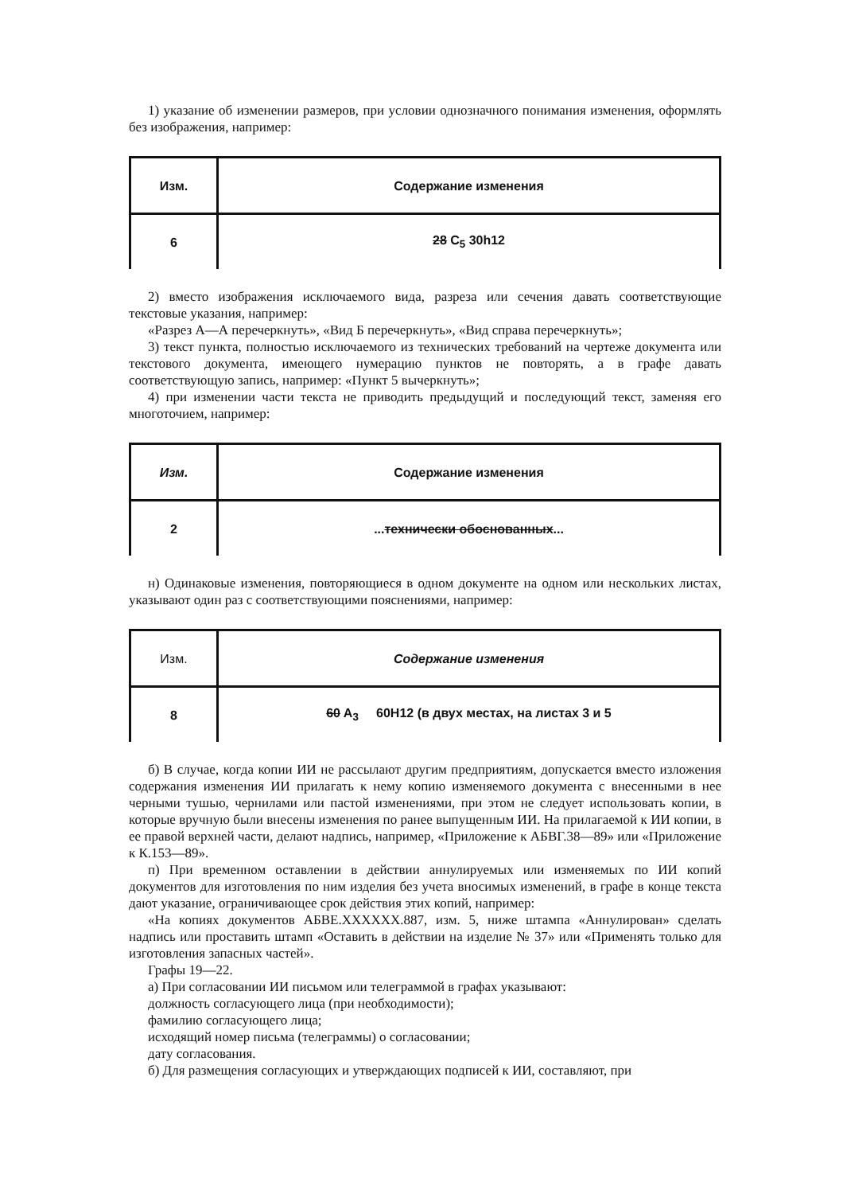1) указание об изменении размеров, при условии однозначного понимания изменения, оформлять без изображения, например:
| Изм. | Содержание изменения |
| 6 | 28 C<sub>5</sub> 30h12 |
2) вместо изображения исключаемого вида, разреза или сечения давать соответствующие текстовые указания, например:
«Разрез А—А перечеркнуть», «Вид Б перечеркнуть», «Вид справа перечеркнуть»;
3) текст пункта, полностью исключаемого из технических требований на чертеже документа или текстового документа, имеющего нумерацию пунктов не повторять, а в графе давать соответствующую запись, например: «Пункт 5 вычеркнуть»;
4) при изменении части текста не приводить предыдущий и последующий текст, заменяя его многоточием, например:
| Изм. | Содержание изменения |
| 2 | ... технически обоснованных ... |
н) Одинаковые изменения, повторяющиеся в одном документе на одном или нескольких листах, указывают один раз с соответствующими пояснениями, например:
| Изм. | Содержание изменения |
| 8 | 60 A<sub>3</sub> 60H12 (в двух местах, на листах 3 и 5 |
б) В случае, когда копии ИИ не рассылают другим предприятиям, допускается вместо изложения содержания изменения ИИ прилагать к нему копию изменяемого документа с внесенными в нее черными тушью, чернилами или пастой изменениями, при этом не следует использовать копии, в которые вручную были внесены изменения по ранее выпущенным ИИ. На прилагаемой к ИИ копии, в ее правой верхней части, делают надпись, например, «Приложение к АБВГ.38—89» или «Приложение к К.153—89».
п) При временном оставлении в действии аннулируемых или изменяемых по ИИ копий документов для изготовления по ним изделия без учета вносимых изменений, в графе в конце текста дают указание, ограничивающее срок действия этих копий, например:
«На копиях документов АБВЕ.XXXXXX.887, изм. 5, ниже штампа «Аннулирован» сделать надпись или проставить штамп «Оставить в действии на изделие № 37» или «Применять только для изготовления запасных частей».
Графы 19—22.
а) При согласовании ИИ письмом или телеграммой в графах указывают:
должность согласующего лица (при необходимости);
фамилию согласующего лица;
исходящий номер письма (телеграммы) о согласовании;
дату согласования.
б) Для размещения согласующих и утверждающих подписей к ИИ, составляют, при